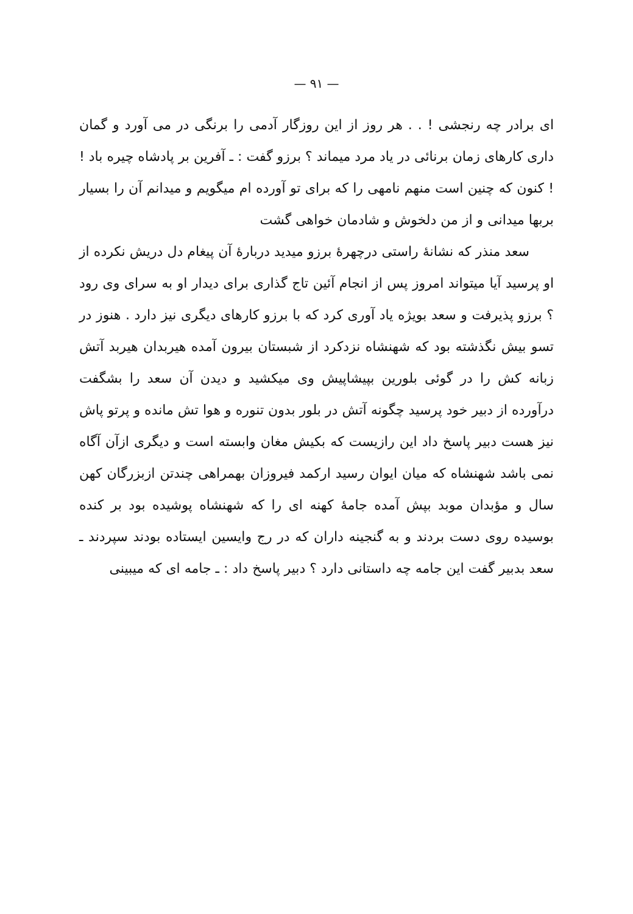— ۹۱ —
ای برادر چه رنجشی ! . . هر روز از این روزگار آدمی را برنگی در می آورد و گمان داری کارهای زمان برنائی در یاد مرد میماند ؟ برزو گفت : ـ آفرین بر پادشاه چیره باد ! ! کنون که چنین است منهم نامهی را که برای تو آورده ام میگویم و میدانم آن را بسیار بربها میدانی و از من دلخوش و شادمان خواهی گشت
سعد منذر که نشانهٔ راستی درچهرهٔ برزو میدید دربارهٔ آن پیغام دل دریش نکرده از او پرسید آیا میتواند امروز پس از انجام آئین تاج گذاری برای دیدار او به سرای وی رود ؟ برزو پذیرفت و سعد بویژه یاد آوری کرد که با برزو کارهای دیگری نیز دارد . هنوز در تسو بیش نگذشته بود که شهنشاه نزدکرد از شبستان بیرون آمده هیربدان هیربد آتش زبانه کش را در گوئی بلورین بپیشاپیش وی میکشید و دیدن آن سعد را بشگفت درآورده از دبیر خود پرسید چگونه آتش در بلور بدون تنوره و هوا تش مانده و پرتو پاش نیز هست دبیر پاسخ داد این رازیست که بکیش مغان وابسته است و دیگری ازآن آگاه نمی باشد شهنشاه که میان ایوان رسید ارکمد فیروزان بهمراهی چندتن ازبزرگان کهن سال و مؤبدان موبد بپش آمده جامهٔ کهنه ای را که شهنشاه پوشیده بود بر کنده بوسیده روی دست بردند و به گنجینه داران که در رج وایسین ایستاده بودند سپردند ـ سعد بدبیر گفت این جامه چه داستانی دارد ؟ دبیر پاسخ داد : ـ جامه ای که میبینی